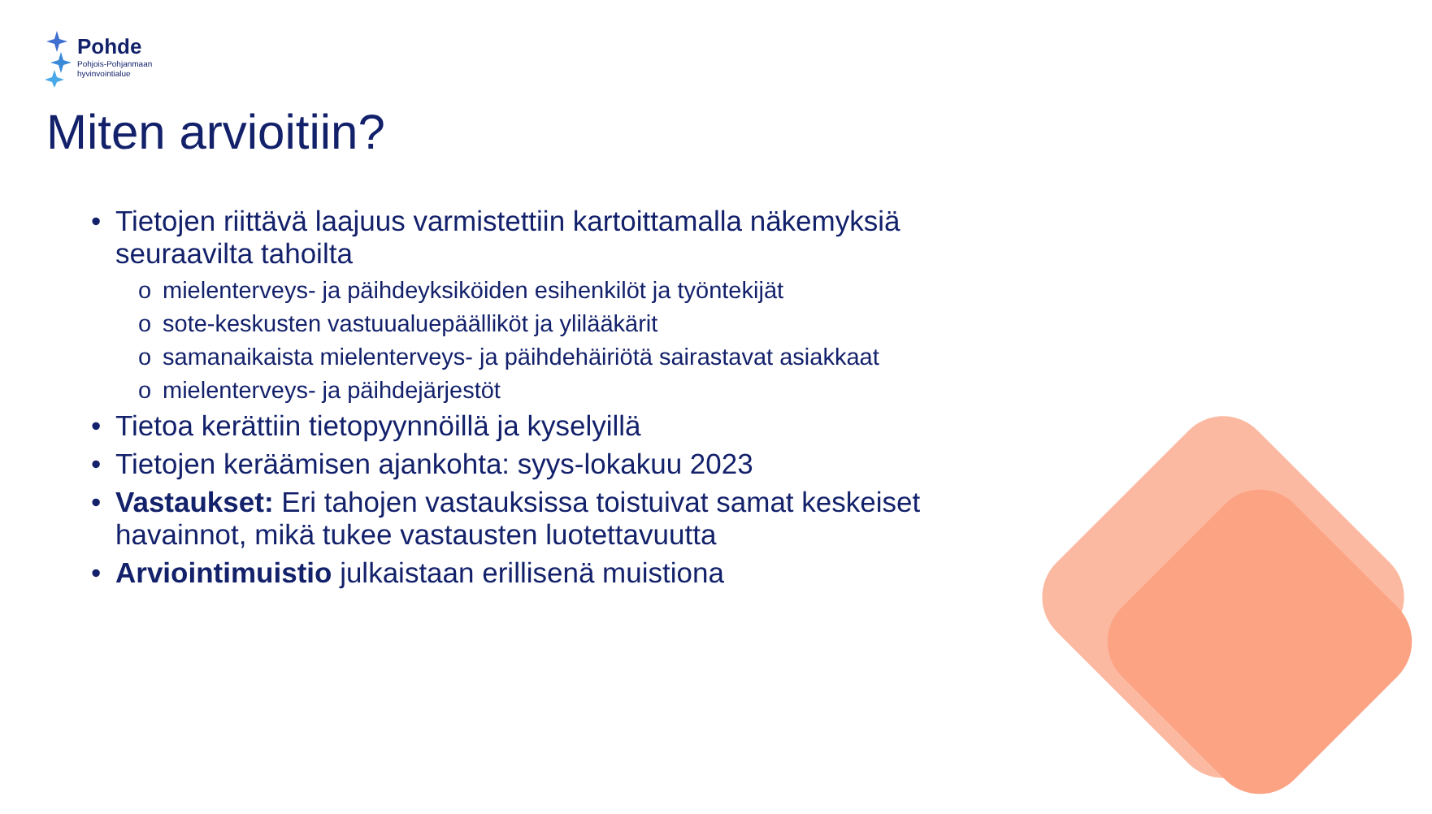Pohde
Pohjois-Pohjanmaan
hyvinvointialue
Miten arvioitiin?
• Tietojen riittävä laajuus varmistettiin kartoittamalla näkemyksiä seuraavilta tahoilta
o mielenterveys- ja päihdeyksiköiden esihenkilöt ja työntekijät
o sote-keskusten vastuualuepäälliköt ja ylilääkärit
o samanaikaista mielenterveys- ja päihdehäiriötä sairastavat asiakkaat
o mielenterveys- ja päihdejärjestöt
• Tietoa kerättiin tietopyynnöillä ja kyselyillä
• Tietojen keräämisen ajankohta: syys-lokakuu 2023
• Vastaukset: Eri tahojen vastauksissa toistuivat samat keskeiset havainnot, mikä tukee vastausten luotettavuutta
• Arviointimuistio julkaistaan erillisenä muistiona